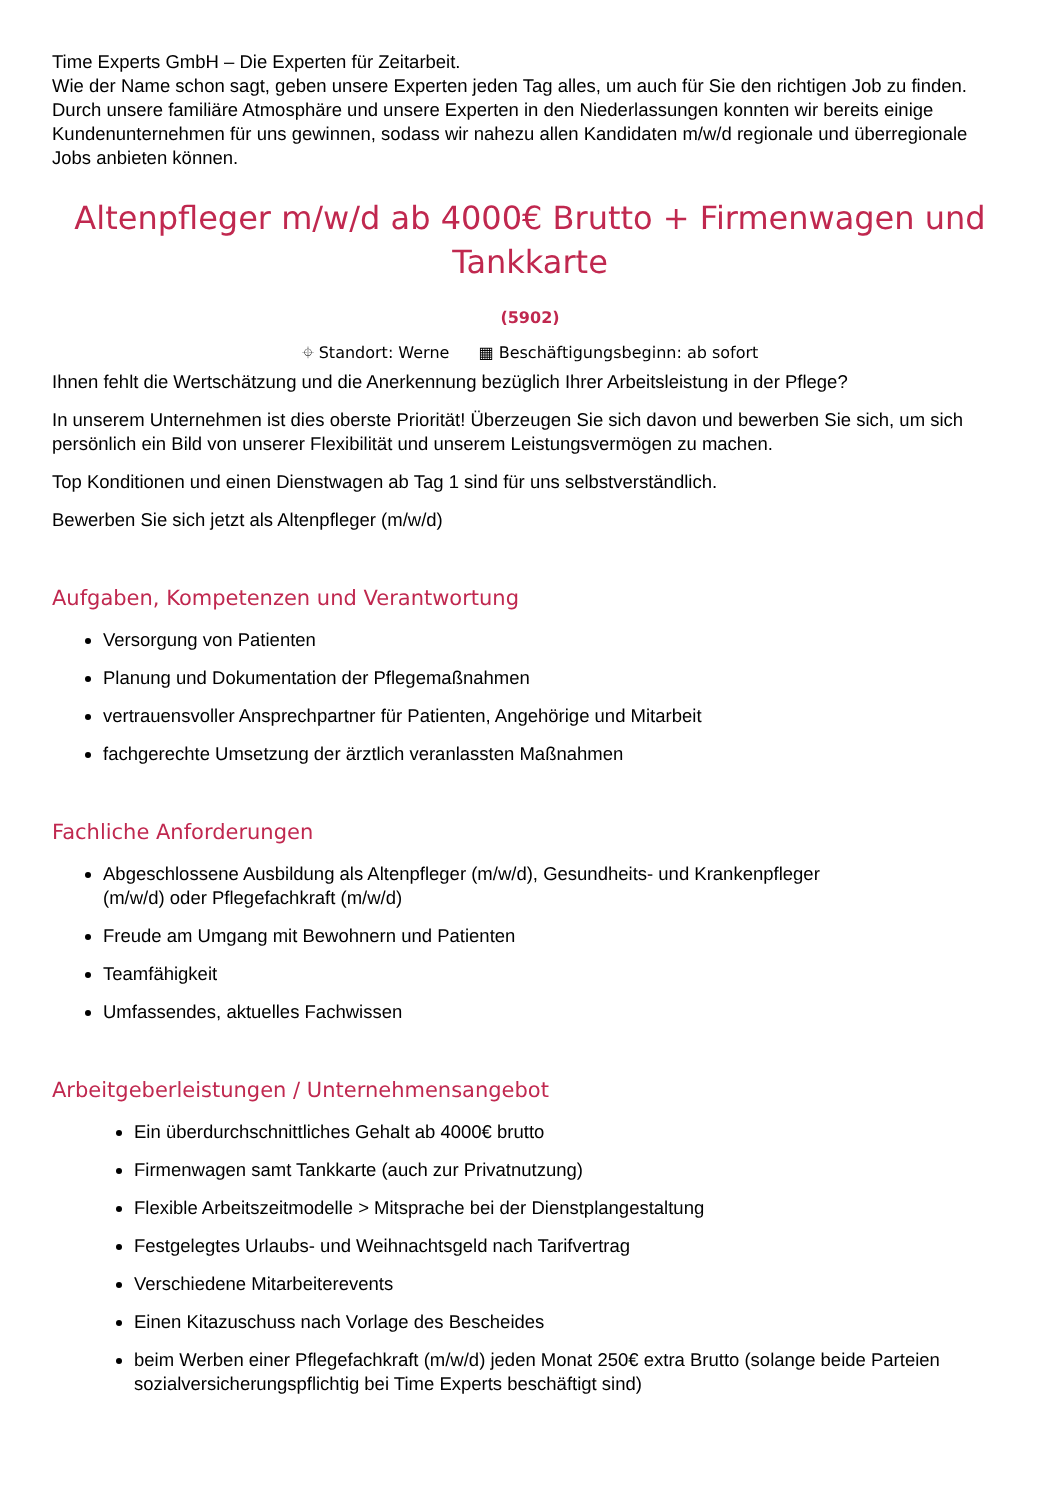Time Experts GmbH – Die Experten für Zeitarbeit.
Wie der Name schon sagt, geben unsere Experten jeden Tag alles, um auch für Sie den richtigen Job zu finden. Durch unsere familiäre Atmosphäre und unsere Experten in den Niederlassungen konnten wir bereits einige Kundenunternehmen für uns gewinnen, sodass wir nahezu allen Kandidaten m/w/d regionale und überregionale Jobs anbieten können.
Altenpfleger m/w/d ab 4000€ Brutto + Firmenwagen und Tankkarte
(5902)
⌖ Standort: Werne ▦ Beschäftigungsbeginn: ab sofort
Ihnen fehlt die Wertschätzung und die Anerkennung bezüglich Ihrer Arbeitsleistung in der Pflege?
In unserem Unternehmen ist dies oberste Priorität! Überzeugen Sie sich davon und bewerben Sie sich, um sich persönlich ein Bild von unserer Flexibilität und unserem Leistungsvermögen zu machen.
Top Konditionen und einen Dienstwagen ab Tag 1 sind für uns selbstverständlich.
Bewerben Sie sich jetzt als Altenpfleger (m/w/d)
Aufgaben, Kompetenzen und Verantwortung
Versorgung von Patienten
Planung und Dokumentation der Pflegemaßnahmen
vertrauensvoller Ansprechpartner für Patienten, Angehörige und Mitarbeit
fachgerechte Umsetzung der ärztlich veranlassten Maßnahmen
Fachliche Anforderungen
Abgeschlossene Ausbildung als Altenpfleger (m/w/d), Gesundheits- und Krankenpfleger
(m/w/d) oder Pflegefachkraft (m/w/d)
Freude am Umgang mit Bewohnern und Patienten
Teamfähigkeit
Umfassendes, aktuelles Fachwissen
Arbeitgeberleistungen / Unternehmensangebot
Ein überdurchschnittliches Gehalt ab 4000€ brutto
Firmenwagen samt Tankkarte (auch zur Privatnutzung)
Flexible Arbeitszeitmodelle > Mitsprache bei der Dienstplangestaltung
Festgelegtes Urlaubs- und Weihnachtsgeld nach Tarifvertrag
Verschiedene Mitarbeiterevents
Einen Kitazuschuss nach Vorlage des Bescheides
beim Werben einer Pflegefachkraft (m/w/d) jeden Monat 250€ extra Brutto (solange beide Parteien sozialversicherungspflichtig bei Time Experts beschäftigt sind)